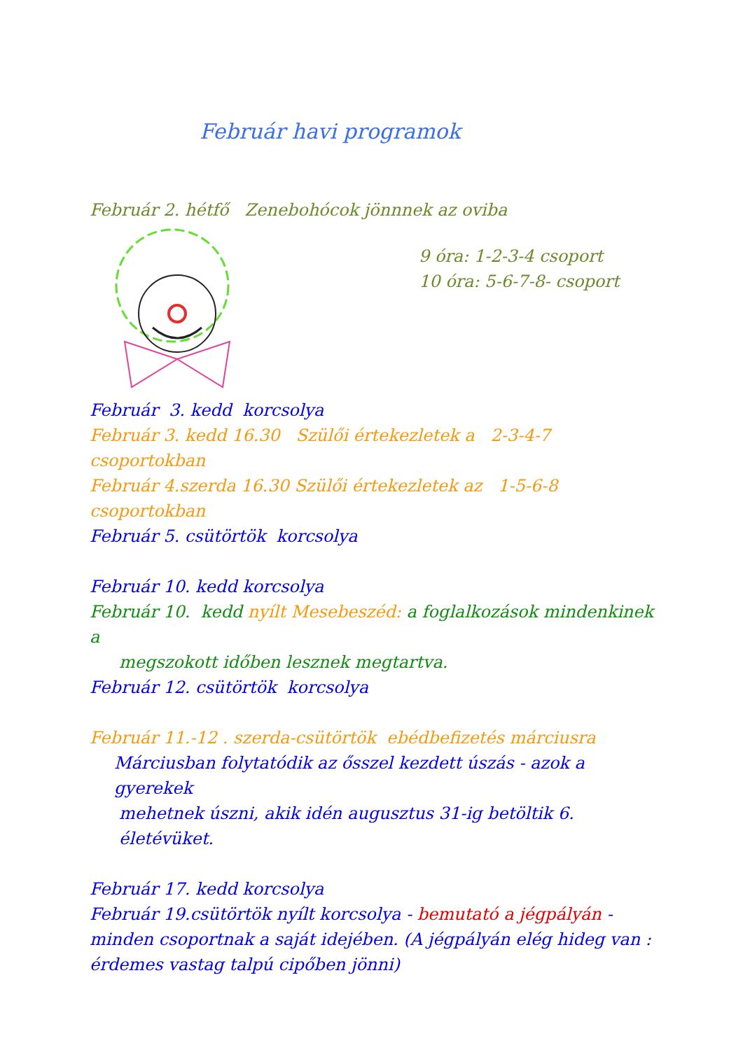Február havi programok
Február 2. hétfő Zenebohócok jönnnek az oviba
9 óra: 1-2-3-4 csoport
10 óra: 5-6-7-8- csoport
Február 3. kedd korcsolya
Február 3. kedd 16.30 Szülői értekezletek a 2-3-4-7 csoportokban
Február 4.szerda 16.30 Szülői értekezletek az 1-5-6-8 csoportokban
Február 5. csütörtök korcsolya
Február 10. kedd korcsolya
Február 10. kedd nyílt Mesebeszéd: a foglalkozások mindenkinek a
megszokott időben lesznek megtartva.
Február 12. csütörtök korcsolya
Február 11.-12 . szerda-csütörtök ebédbefizetés márciusra
Márciusban folytatódik az ősszel kezdett úszás - azok a gyerekek
mehetnek úszni, akik idén augusztus 31-ig betöltik 6. életévüket.
Február 17. kedd korcsolya
Február 19.csütörtök nyílt korcsolya - bemutató a jégpályán - minden csoportnak a saját idejében. (A jégpályán elég hideg van : érdemes vastag talpú cipőben jönni)